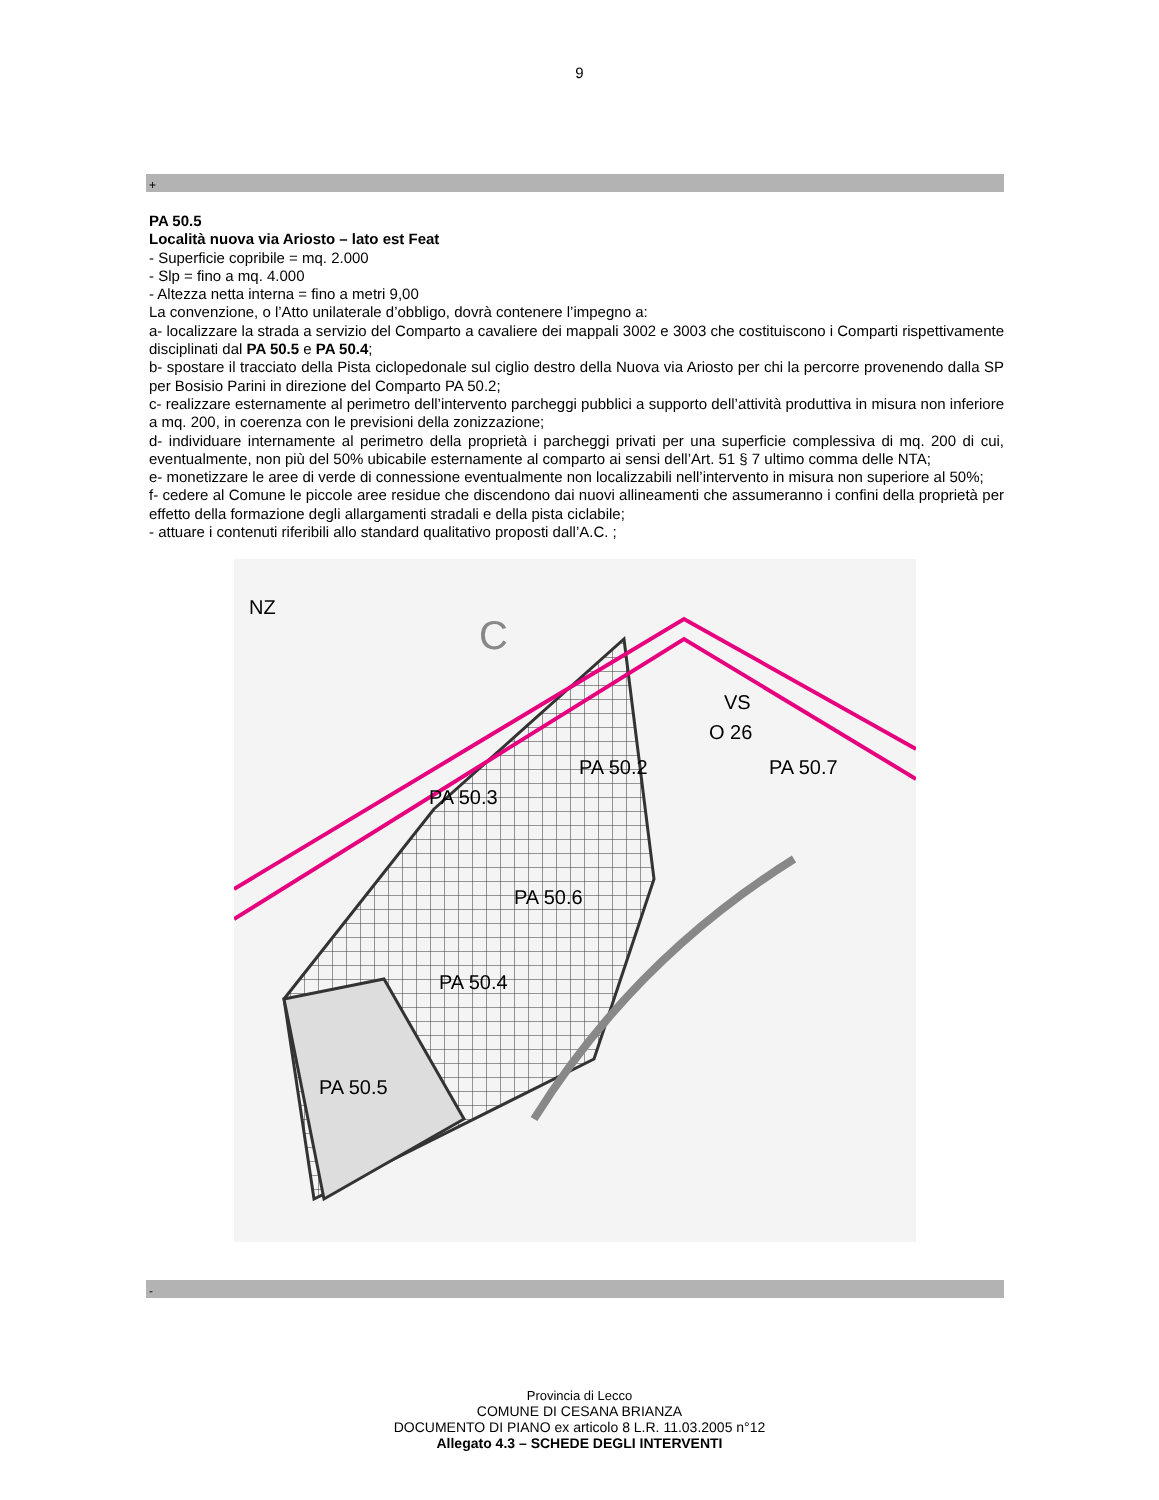9
+
PA 50.5
Località nuova via Ariosto – lato est Feat
- Superficie copribile = mq. 2.000
- Slp = fino a mq. 4.000
- Altezza netta interna = fino a metri 9,00
La convenzione, o l’Atto unilaterale d’obbligo, dovrà contenere l’impegno a:
a- localizzare la strada a servizio del Comparto a cavaliere dei mappali 3002 e 3003 che costituiscono i Comparti rispettivamente disciplinati dal PA 50.5 e PA 50.4;
b- spostare il tracciato della Pista ciclopedonale sul ciglio destro della Nuova via Ariosto per chi la percorre provenendo dalla SP per Bosisio Parini in direzione del Comparto PA 50.2;
c- realizzare esternamente al perimetro dell’intervento parcheggi pubblici a supporto dell’attività produttiva in misura non inferiore a mq. 200, in coerenza con le previsioni della zonizzazione;
d- individuare internamente al perimetro della proprietà i parcheggi privati per una superficie complessiva di mq. 200 di cui, eventualmente, non più del 50% ubicabile esternamente al comparto ai sensi dell’Art. 51 § 7 ultimo comma delle NTA;
e- monetizzare le aree di verde di connessione eventualmente non localizzabili nell’intervento in misura non superiore al 50%;
f- cedere al Comune le piccole aree residue che discendono dai nuovi allineamenti che assumeranno i confini della proprietà per effetto della formazione degli allargamenti stradali e della pista ciclabile;
- attuare i contenuti riferibili allo standard qualitativo proposti dall’A.C. ;
NZ
VS
O 26
PA 50.2
PA 50.7
PA 50.3
PA 50.6
PA 50.4
PA 50.5
C
-
Provincia di Lecco
COMUNE DI CESANA BRIANZA
DOCUMENTO DI PIANO ex articolo 8 L.R. 11.03.2005 n°12
Allegato 4.3 – SCHEDE DEGLI INTERVENTI